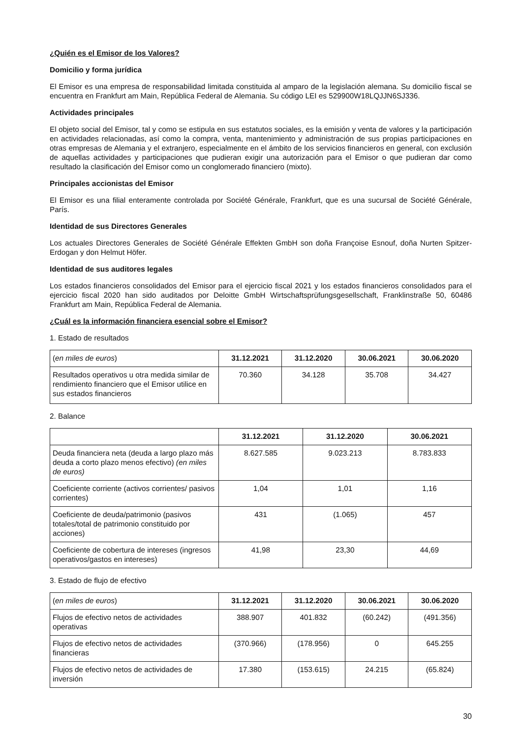¿Quién es el Emisor de los Valores?
Domicilio y forma jurídica
El Emisor es una empresa de responsabilidad limitada constituida al amparo de la legislación alemana. Su domicilio fiscal se encuentra en Frankfurt am Main, República Federal de Alemania. Su código LEI es 529900W18LQJJN6SJ336.
Actividades principales
El objeto social del Emisor, tal y como se estipula en sus estatutos sociales, es la emisión y venta de valores y la participación en actividades relacionadas, así como la compra, venta, mantenimiento y administración de sus propias participaciones en otras empresas de Alemania y el extranjero, especialmente en el ámbito de los servicios financieros en general, con exclusión de aquellas actividades y participaciones que pudieran exigir una autorización para el Emisor o que pudieran dar como resultado la clasificación del Emisor como un conglomerado financiero (mixto).
Principales accionistas del Emisor
El Emisor es una filial enteramente controlada por Société Générale, Frankfurt, que es una sucursal de Société Générale, París.
Identidad de sus Directores Generales
Los actuales Directores Generales de Société Générale Effekten GmbH son doña Françoise Esnouf, doña Nurten Spitzer-Erdogan y don Helmut Höfer.
Identidad de sus auditores legales
Los estados financieros consolidados del Emisor para el ejercicio fiscal 2021 y los estados financieros consolidados para el ejercicio fiscal 2020 han sido auditados por Deloitte GmbH Wirtschaftsprüfungsgesellschaft, Franklinstraße 50, 60486 Frankfurt am Main, República Federal de Alemania.
¿Cuál es la información financiera esencial sobre el Emisor?
1. Estado de resultados
| ( en miles de euros ) | 31.12.2021 | 31.12.2020 | 30.06.2021 | 30.06.2020 |
| Resultados operativos u otra medida similar de rendimiento financiero que el Emisor utilice en sus estados financieros | 70.360 | 34.128 | 35.708 | 34.427 |
2. Balance
| | 31.12.2021 | 31.12.2020 | 30.06.2021 |
| Deuda financiera neta (deuda a largo plazo más deuda a corto plazo menos efectivo) (en miles de euros) | 8.627.585 | 9.023.213 | 8.783.833 |
| Coeficiente corriente (activos corrientes/ pasivos corrientes) | 1,04 | 1,01 | 1,16 |
| Coeficiente de deuda/patrimonio (pasivos totales/total de patrimonio constituido por acciones) | 431 | (1.065) | 457 |
| Coeficiente de cobertura de intereses (ingresos operativos/gastos en intereses) | 41,98 | 23,30 | 44,69 |
3. Estado de flujo de efectivo
| ( en miles de euros ) | 31.12.2021 | 31.12.2020 | 30.06.2021 | 30.06.2020 |
| Flujos de efectivo netos de actividades operativas | 388.907 | 401.832 | (60.242) | (491.356) |
| Flujos de efectivo netos de actividades financieras | (370.966) | (178.956) | 0 | 645.255 |
| Flujos de efectivo netos de actividades de inversión | 17.380 | (153.615) | 24.215 | (65.824) |
30